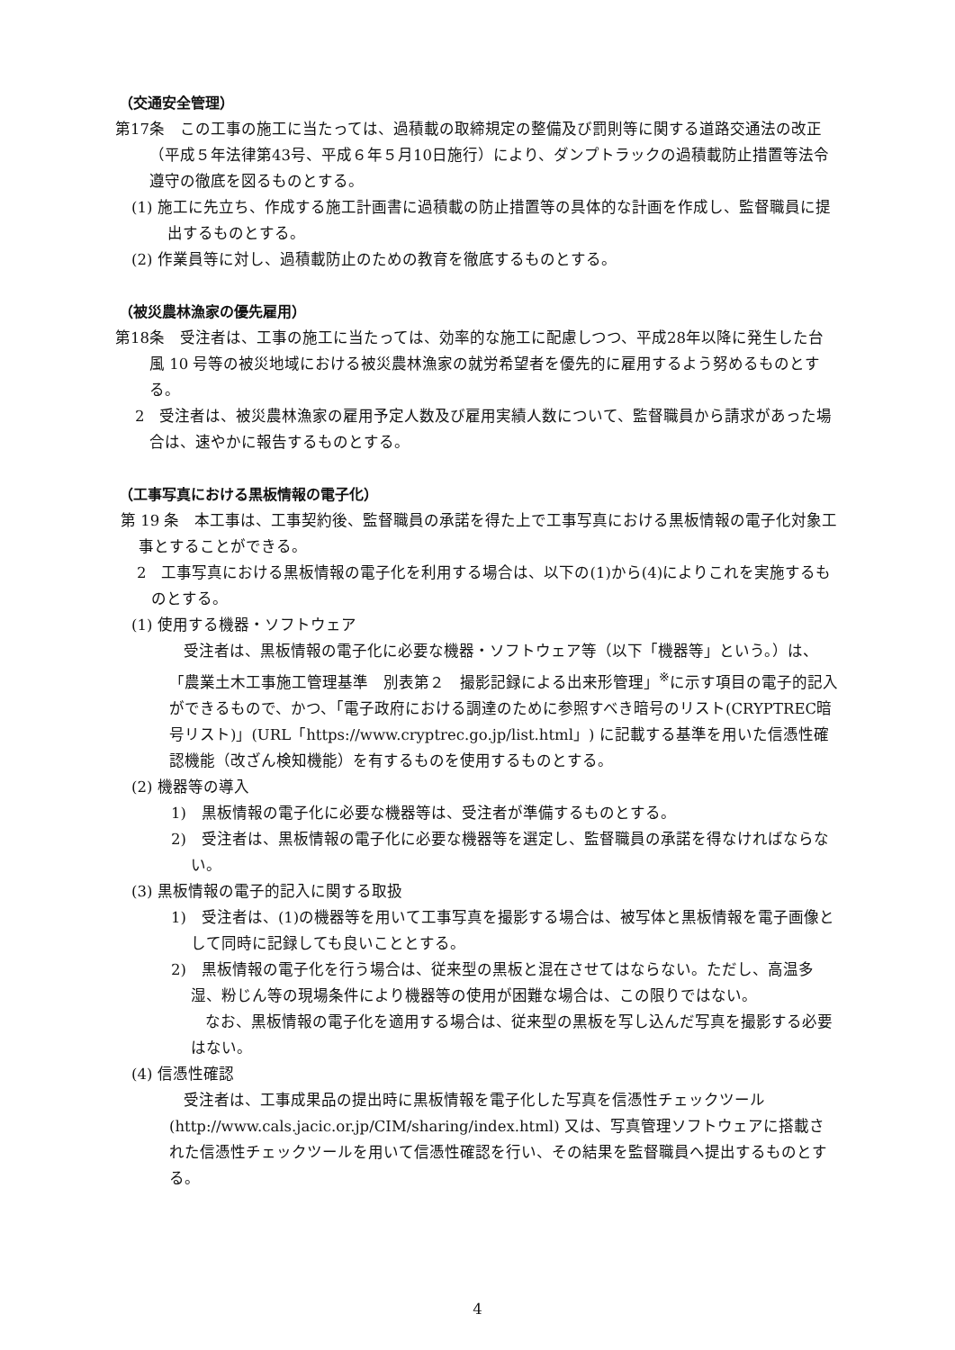（交通安全管理）
第17条　この工事の施工に当たっては、過積載の取締規定の整備及び罰則等に関する道路交通法の改正（平成５年法律第43号、平成６年５月10日施行）により、ダンプトラックの過積載防止措置等法令遵守の徹底を図るものとする。
(1) 施工に先立ち、作成する施工計画書に過積載の防止措置等の具体的な計画を作成し、監督職員に提出するものとする。
(2) 作業員等に対し、過積載防止のための教育を徹底するものとする。
（被災農林漁家の優先雇用）
第18条　受注者は、工事の施工に当たっては、効率的な施工に配慮しつつ、平成28年以降に発生した台風 10 号等の被災地域における被災農林漁家の就労希望者を優先的に雇用するよう努めるものとする。
2　受注者は、被災農林漁家の雇用予定人数及び雇用実績人数について、監督職員から請求があった場合は、速やかに報告するものとする。
（工事写真における黒板情報の電子化）
第 19 条　本工事は、工事契約後、監督職員の承諾を得た上で工事写真における黒板情報の電子化対象工事とすることができる。
2　工事写真における黒板情報の電子化を利用する場合は、以下の(1)から(4)によりこれを実施するものとする。
(1) 使用する機器・ソフトウェア
受注者は、黒板情報の電子化に必要な機器・ソフトウェア等（以下「機器等」という。）は、「農業土木工事施工管理基準　別表第２　撮影記録による出来形管理」<sup>※</sup>に示す項目の電子的記入ができるもので、かつ、「電子政府における調達のために参照すべき暗号のリスト(CRYPTREC暗号リスト)」(URL「https://www.cryptrec.go.jp/list.html」) に記載する基準を用いた信憑性確認機能（改ざん検知機能）を有するものを使用するものとする。
(2) 機器等の導入
1)　黒板情報の電子化に必要な機器等は、受注者が準備するものとする。
2)　受注者は、黒板情報の電子化に必要な機器等を選定し、監督職員の承諾を得なければならない。
(3) 黒板情報の電子的記入に関する取扱
1)　受注者は、(1)の機器等を用いて工事写真を撮影する場合は、被写体と黒板情報を電子画像として同時に記録しても良いこととする。
2)　黒板情報の電子化を行う場合は、従来型の黒板と混在させてはならない。ただし、高温多湿、粉じん等の現場条件により機器等の使用が困難な場合は、この限りではない。
なお、黒板情報の電子化を適用する場合は、従来型の黒板を写し込んだ写真を撮影する必要はない。
(4) 信憑性確認
受注者は、工事成果品の提出時に黒板情報を電子化した写真を信憑性チェックツール (http://www.cals.jacic.or.jp/CIM/sharing/index.html) 又は、写真管理ソフトウェアに搭載された信憑性チェックツールを用いて信憑性確認を行い、その結果を監督職員へ提出するものとする。
4